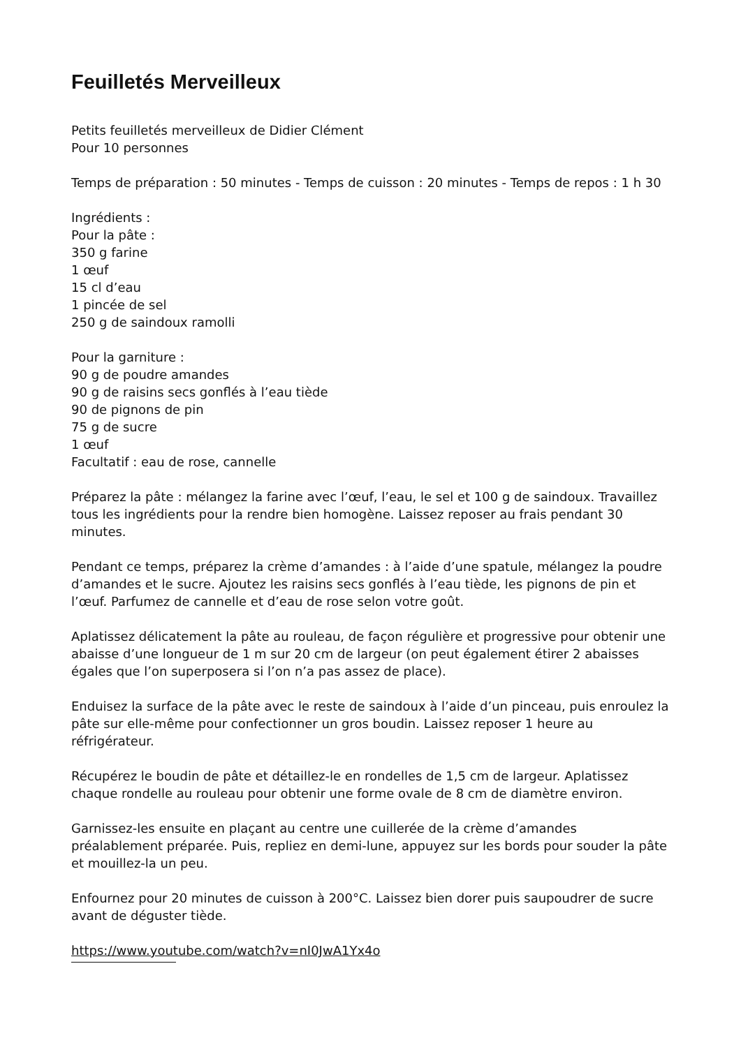Feuilletés Merveilleux
Petits feuilletés merveilleux de Didier Clément
Pour 10 personnes
Temps de préparation : 50 minutes - Temps de cuisson : 20 minutes - Temps de repos : 1 h 30
Ingrédients :
Pour la pâte :
350 g farine
1 œuf
15 cl d’eau
1 pincée de sel
250 g de saindoux ramolli
Pour la garniture :
90 g de poudre amandes
90 g de raisins secs gonflés à l’eau tiède
90 de pignons de pin
75 g de sucre
1 œuf
Facultatif : eau de rose, cannelle
Préparez la pâte : mélangez la farine avec l’œuf, l’eau, le sel et 100 g de saindoux. Travaillez tous les ingrédients pour la rendre bien homogène. Laissez reposer au frais pendant 30 minutes.
Pendant ce temps, préparez la crème d’amandes : à l’aide d’une spatule, mélangez la poudre d’amandes et le sucre. Ajoutez les raisins secs gonflés à l’eau tiède, les pignons de pin et l’œuf. Parfumez de cannelle et d’eau de rose selon votre goût.
Aplatissez délicatement la pâte au rouleau, de façon régulière et progressive pour obtenir une abaisse d’une longueur de 1 m sur 20 cm de largeur (on peut également étirer 2 abaisses égales que l’on superposera si l’on n’a pas assez de place).
Enduisez la surface de la pâte avec le reste de saindoux à l’aide d’un pinceau, puis enroulez la pâte sur elle-même pour confectionner un gros boudin. Laissez reposer 1 heure au réfrigérateur.
Récupérez le boudin de pâte et détaillez-le en rondelles de 1,5 cm de largeur. Aplatissez chaque rondelle au rouleau pour obtenir une forme ovale de 8 cm de diamètre environ.
Garnissez-les ensuite en plaçant au centre une cuillerée de la crème d’amandes préalablement préparée. Puis, repliez en demi-lune, appuyez sur les bords pour souder la pâte et mouillez-la un peu.
Enfournez pour 20 minutes de cuisson à 200°C. Laissez bien dorer puis saupoudrer de sucre avant de déguster tiède.
https://www.youtube.com/watch?v=nI0JwA1Yx4o